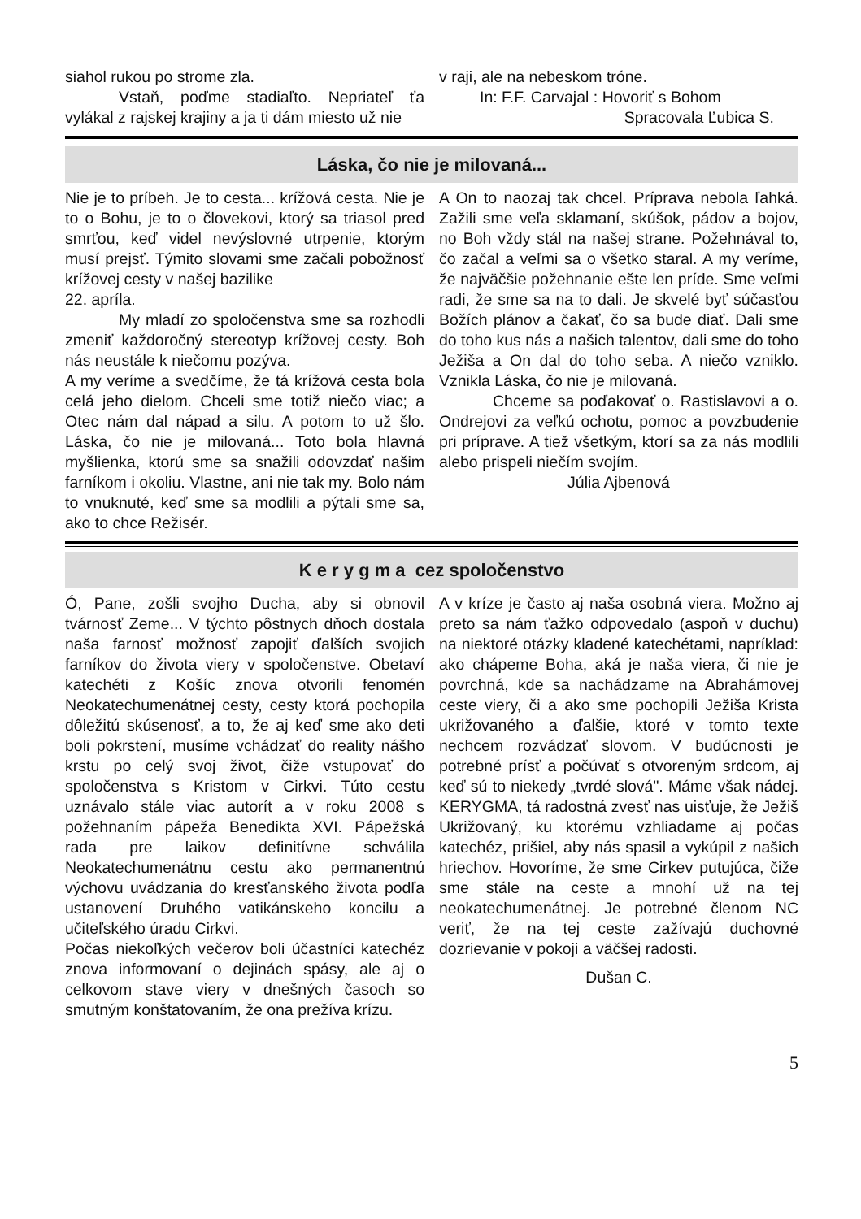siahol rukou po strome zla.
Vstaň, poďme stadiaľto. Nepriateľ ťa vylákal z rajskej krajiny a ja ti dám miesto už nie
v raji, ale na nebeskom tróne.
In: F.F. Carvajal : Hovoriť s Bohom
Spracovala Ľubica S.
Láska, čo nie je milovaná...
Nie je to príbeh. Je to cesta... krížová cesta. Nie je to o Bohu, je to o človekovi, ktorý sa triasol pred smrťou, keď videl nevýslovné utrpenie, ktorým musí prejsť. Týmito slovami sme začali pobožnosť krížovej cesty v našej bazilike
22. apríla.
My mladí zo spoločenstva sme sa rozhodli zmeniť každoročný stereotyp krížovej cesty. Boh nás neustále k niečomu pozýva.
A my veríme a svedčíme, že tá krížová cesta bola celá jeho dielom. Chceli sme totiž niečo viac; a Otec nám dal nápad a silu. A potom to už šlo. Láska, čo nie je milovaná... Toto bola hlavná myšlienka, ktorú sme sa snažili odovzdať našim farníkom i okoliu. Vlastne, ani nie tak my. Bolo nám to vnuknuté, keď sme sa modlili a pýtali sme sa, ako to chce Režisér.
A On to naozaj tak chcel. Príprava nebola ľahká. Zažili sme veľa sklamaní, skúšok, pádov a bojov, no Boh vždy stál na našej strane. Požehnával to, čo začal a veľmi sa o všetko staral. A my veríme, že najväčšie požehnanie ešte len príde. Sme veľmi radi, že sme sa na to dali. Je skvelé byť súčasťou Božích plánov a čakať, čo sa bude diať. Dali sme do toho kus nás a našich talentov, dali sme do toho Ježiša a On dal do toho seba. A niečo vzniklo. Vznikla Láska, čo nie je milovaná.
Chceme sa poďakovať o. Rastislavovi a o. Ondrejovi za veľkú ochotu, pomoc a povzbudenie pri príprave. A tiež všetkým, ktorí sa za nás modlili alebo prispeli niečím svojím.
Júlia Ajbenová
K e r y g m a cez spoločenstvo
Ó, Pane, zošli svojho Ducha, aby si obnovil tvárnosť Zeme... V týchto pôstnych dňoch dostala naša farnosť možnosť zapojiť ďalších svojich farníkov do života viery v spoločenstve. Obetaví katechéti z Košíc znova otvorili fenomén Neokatechumenátnej cesty, cesty ktorá pochopila dôležitú skúsenosť, a to, že aj keď sme ako deti boli pokrstení, musíme vchádzať do reality nášho krstu po celý svoj život, čiže vstupovať do spoločenstva s Kristom v Cirkvi. Túto cestu uznávalo stále viac autorít a v roku 2008 s požehnaním pápeža Benedikta XVI. Pápežská rada pre laikov definitívne schválila Neokatechumenátnu cestu ako permanentnú výchovu uvádzania do kresťanského života podľa ustanovení Druhého vatikánskeho koncilu a učiteľského úradu Cirkvi.
Počas niekoľkých večerov boli účastníci katechéz znova informovaní o dejinách spásy, ale aj o celkovom stave viery v dnešných časoch so smutným konštatovaním, že ona prežíva krízu.
A v kríze je často aj naša osobná viera. Možno aj preto sa nám ťažko odpovedalo (aspoň v duchu) na niektoré otázky kladené katechétami, napríklad: ako chápeme Boha, aká je naša viera, či nie je povrchná, kde sa nachádzame na Abrahámovej ceste viery, či a ako sme pochopili Ježiša Krista ukrižovaného a ďalšie, ktoré v tomto texte nechcem rozvádzať slovom. V budúcnosti je potrebné prísť a počúvať s otvoreným srdcom, aj keď sú to niekedy „tvrdé slová". Máme však nádej. KERYGMA, tá radostná zvesť nas uisťuje, že Ježiš Ukrižovaný, ku ktorému vzhliadame aj počas katechéz, prišiel, aby nás spasil a vykúpil z našich hriechov. Hovoríme, že sme Cirkev putujúca, čiže sme stále na ceste a mnohí už na tej neokatechumenátnej. Je potrebné členom NC veriť, že na tej ceste zažívajú duchovné dozrievanie v pokoji a väčšej radosti.
Dušan C.
5